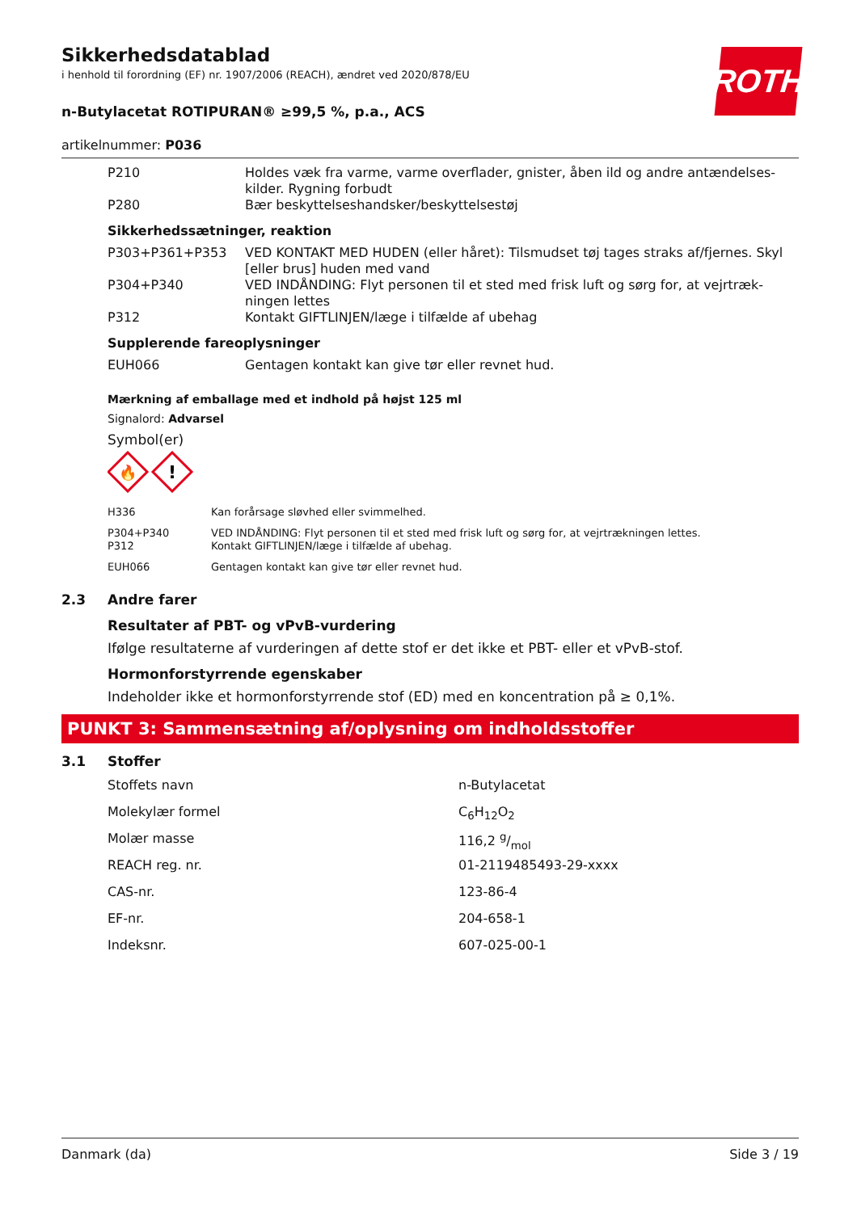ROTH
Sikkerhedsdatablad
i henhold til forordning (EF) nr. 1907/2006 (REACH), ændret ved 2020/878/EU
n-Butylacetat ROTIPURAN® ≥99,5 %, p.a., ACS
artikelnummer: P036
| P210 | Holdes væk fra varme, varme overflader, gnister, åben ild og andre antændelses-kilder. Rygning forbudt |
| P280 | Bær beskyttelseshandsker/beskyttelsestøj |
Sikkerhedssætninger, reaktion
| P303+P361+P353 | VED KONTAKT MED HUDEN (eller håret): Tilsmudset tøj tages straks af/fjernes. Skyl [eller brus] huden med vand |
| P304+P340 | VED INDÅNDING: Flyt personen til et sted med frisk luft og sørg for, at vejrtræk-ningen lettes |
| P312 | Kontakt GIFTLINJEN/læge i tilfælde af ubehag |
Supplerende fareoplysninger
| EUH066 | Gentagen kontakt kan give tør eller revnet hud. |
Mærkning af emballage med et indhold på højst 125 ml
Signalord: Advarsel
Symbol(er)
🔥
!
| H336 | Kan forårsage sløvhed eller svimmelhed. |
| P304+P340 P312 | VED INDÅNDING: Flyt personen til et sted med frisk luft og sørg for, at vejrtrækningen lettes. Kontakt GIFTLINJEN/læge i tilfælde af ubehag. |
| EUH066 | Gentagen kontakt kan give tør eller revnet hud. |
2.3 Andre farer
Resultater af PBT- og vPvB-vurdering
Ifølge resultaterne af vurderingen af dette stof er det ikke et PBT- eller et vPvB-stof.
Hormonforstyrrende egenskaber
Indeholder ikke et hormonforstyrrende stof (ED) med en koncentration på ≥ 0,1%.
PUNKT 3: Sammensætning af/oplysning om indholdsstoffer
3.1 Stoffer
| Stoffets navn | n-Butylacetat |
| Molekylær formel | C<sub>6</sub>H<sub>12</sub>O<sub>2</sub> |
| Molær masse | 116,2 g/mol |
| REACH reg. nr. | 01-2119485493-29-xxxx |
| CAS-nr. | 123-86-4 |
| EF-nr. | 204-658-1 |
| Indeksnr. | 607-025-00-1 |
Danmark (da) Side 3 / 19